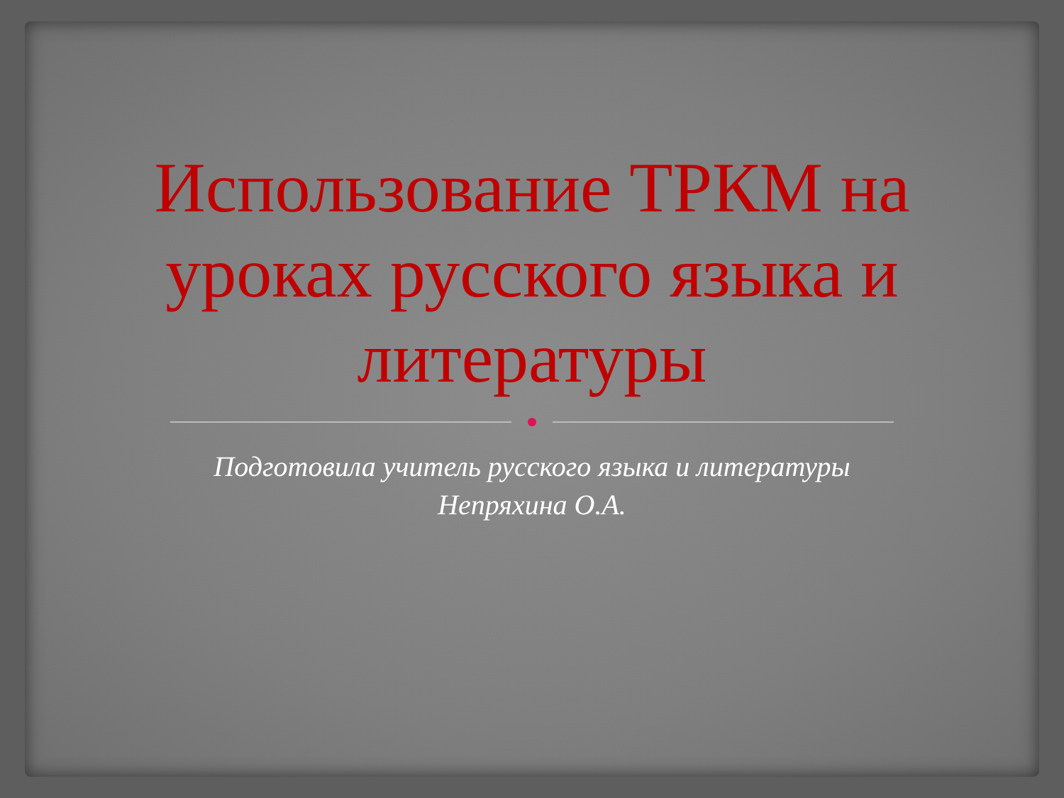Использование ТРКМ на уроках русского языка и литературы
Подготовила учитель русского языка и литературы
Непряхина О.А.